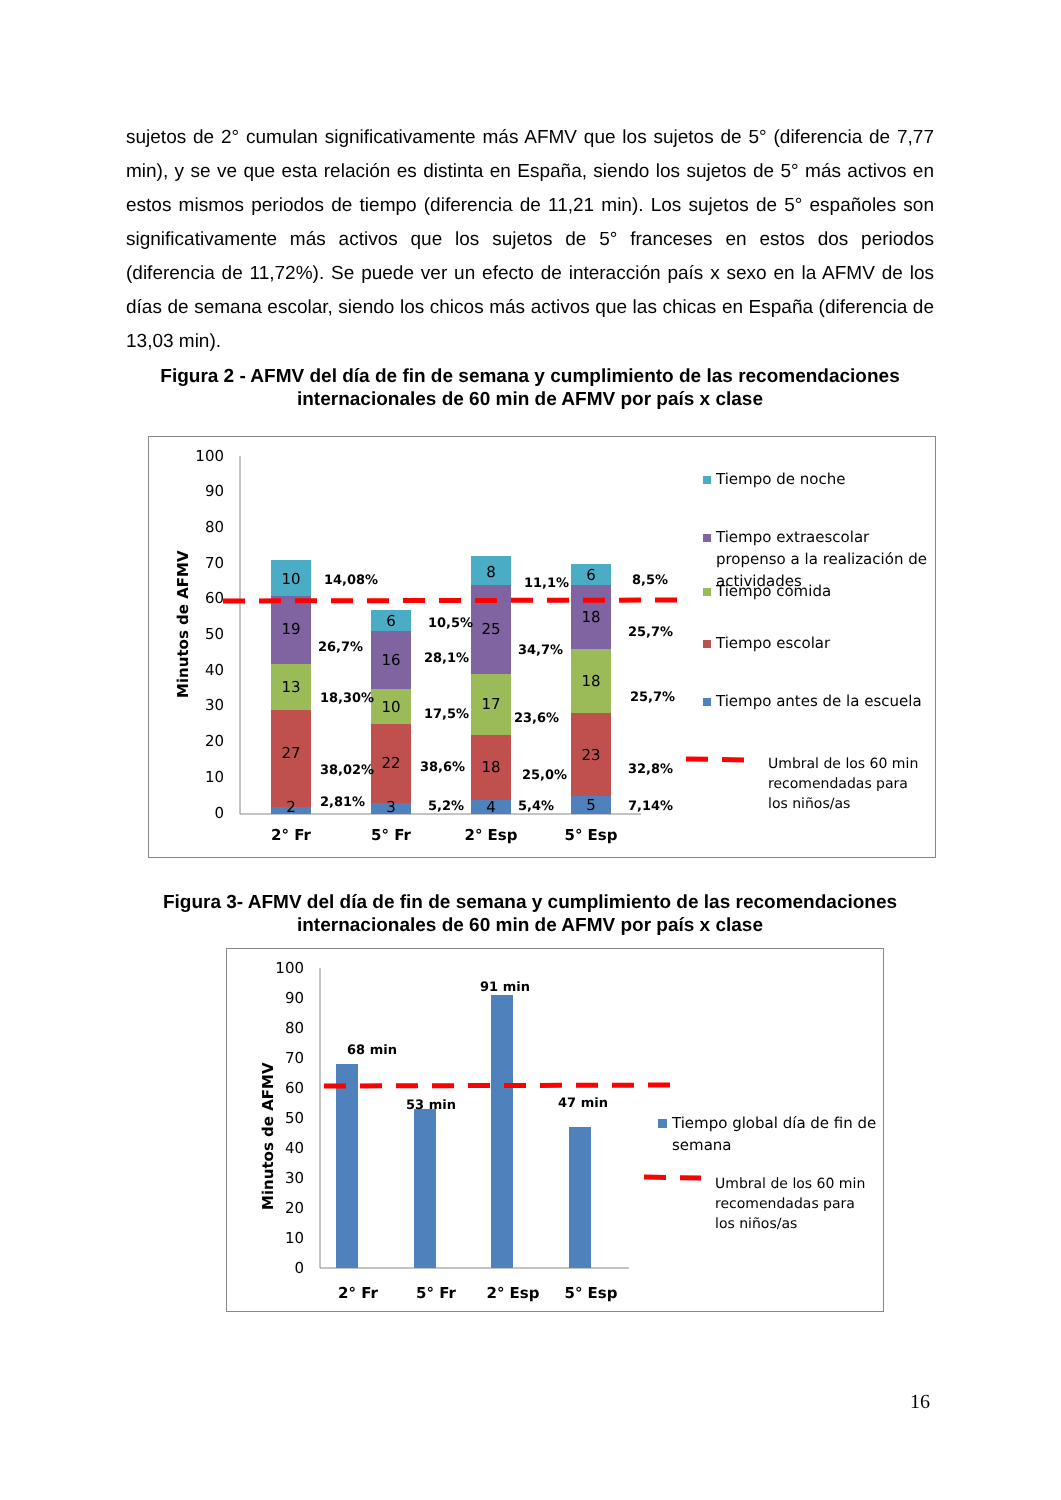sujetos de 2° cumulan significativamente más AFMV que los sujetos de 5° (diferencia de 7,77 min), y se ve que esta relación es distinta en España, siendo los sujetos de 5° más activos en estos mismos periodos de tiempo (diferencia de 11,21 min). Los sujetos de 5° españoles son significativamente más activos que los sujetos de 5° franceses en estos dos periodos (diferencia de 11,72%). Se puede ver un efecto de interacción país x sexo en la AFMV de los días de semana escolar, siendo los chicos más activos que las chicas en España (diferencia de 13,03 min).
Figura 2 - AFMV del día de fin de semana y cumplimiento de las recomendaciones internacionales de 60 min de AFMV por país x clase
100
90
80
70
60
50
40
30
20
10
0
Minutos de AFMV
10
19
13
27
2
6
16
10
22
3
8
25
17
18
4
6
18
18
23
5
14,08%
26,7%
18,30%
38,02%
2,81%
10,5%
28,1%
17,5%
38,6%
5,2%
11,1%
34,7%
23,6%
25,0%
5,4%
8,5%
25,7%
25,7%
32,8%
7,14%
2° Fr
5° Fr
2° Esp
5° Esp
Tiempo de noche
Tiempo extraescolar
propenso a la realización de
actividades
Tiempo comida
Tiempo escolar
Tiempo antes de la escuela
Umbral de los 60 min
recomendadas para
los niños/as
Figura 3- AFMV del día de fin de semana y cumplimiento de las recomendaciones internacionales de 60 min de AFMV por país x clase
100
90
80
70
60
50
40
30
20
10
0
Minutos de AFMV
68 min
53 min
91 min
47 min
2° Fr
5° Fr
2° Esp
5° Esp
Tiempo global día de fin de
semana
Umbral de los 60 min
recomendadas para
los niños/as
16